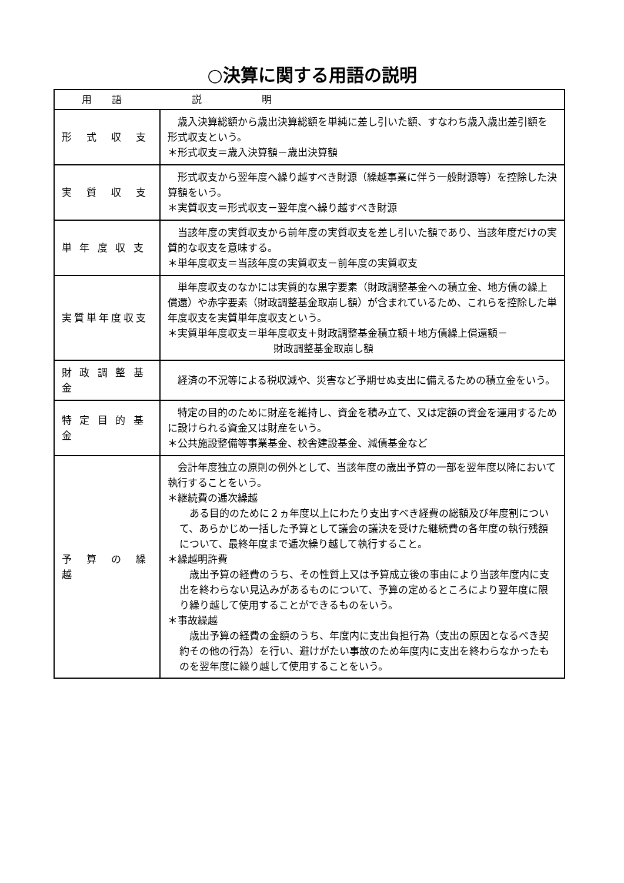○決算に関する用語の説明
| 用 語 説 明 | |
| --- | --- |
| 形 式 収 支 | 歳入決算総額から歳出決算総額を単純に差し引いた額、すなわち歳入歳出差引額を形式収支という。 ＊形式収支＝歳入決算額－歳出決算額 |
| 実 質 収 支 | 形式収支から翌年度へ繰り越すべき財源（繰越事業に伴う一般財源等）を控除した決算額をいう。 ＊実質収支＝形式収支－翌年度へ繰り越すべき財源 |
| 単 年 度 収 支 | 当該年度の実質収支から前年度の実質収支を差し引いた額であり、当該年度だけの実質的な収支を意味する。 ＊単年度収支＝当該年度の実質収支－前年度の実質収支 |
| 実質単年度収支 | 単年度収支のなかには実質的な黒字要素（財政調整基金への積立金、地方債の繰上償還）や赤字要素（財政調整基金取崩し額）が含まれているため、これらを控除した単年度収支を実質単年度収支という。 ＊実質単年度収支＝単年度収支＋財政調整基金積立額＋地方債繰上償還額－ 財政調整基金取崩し額 |
| 財 政 調 整 基 金 | 経済の不況等による税収減や、災害など予期せぬ支出に備えるための積立金をいう。 |
| 特 定 目 的 基 金 | 特定の目的のために財産を維持し、資金を積み立て、又は定額の資金を運用するために設けられる資金又は財産をいう。 ＊公共施設整備等事業基金、校舎建設基金、減債基金など |
| 予 算 の 繰 越 | 会計年度独立の原則の例外として、当該年度の歳出予算の一部を翌年度以降において執行することをいう。 ＊継続費の逓次繰越 ある目的のために２ヵ年度以上にわたり支出すべき経費の総額及び年度割について、あらかじめ一括した予算として議会の議決を受けた継続費の各年度の執行残額について、最終年度まで逓次繰り越して執行すること。 ＊繰越明許費 歳出予算の経費のうち、その性質上又は予算成立後の事由により当該年度内に支出を終わらない見込みがあるものについて、予算の定めるところにより翌年度に限り繰り越して使用することができるものをいう。 ＊事故繰越 歳出予算の経費の金額のうち、年度内に支出負担行為（支出の原因となるべき契約その他の行為）を行い、避けがたい事故のため年度内に支出を終わらなかったものを翌年度に繰り越して使用することをいう。 |